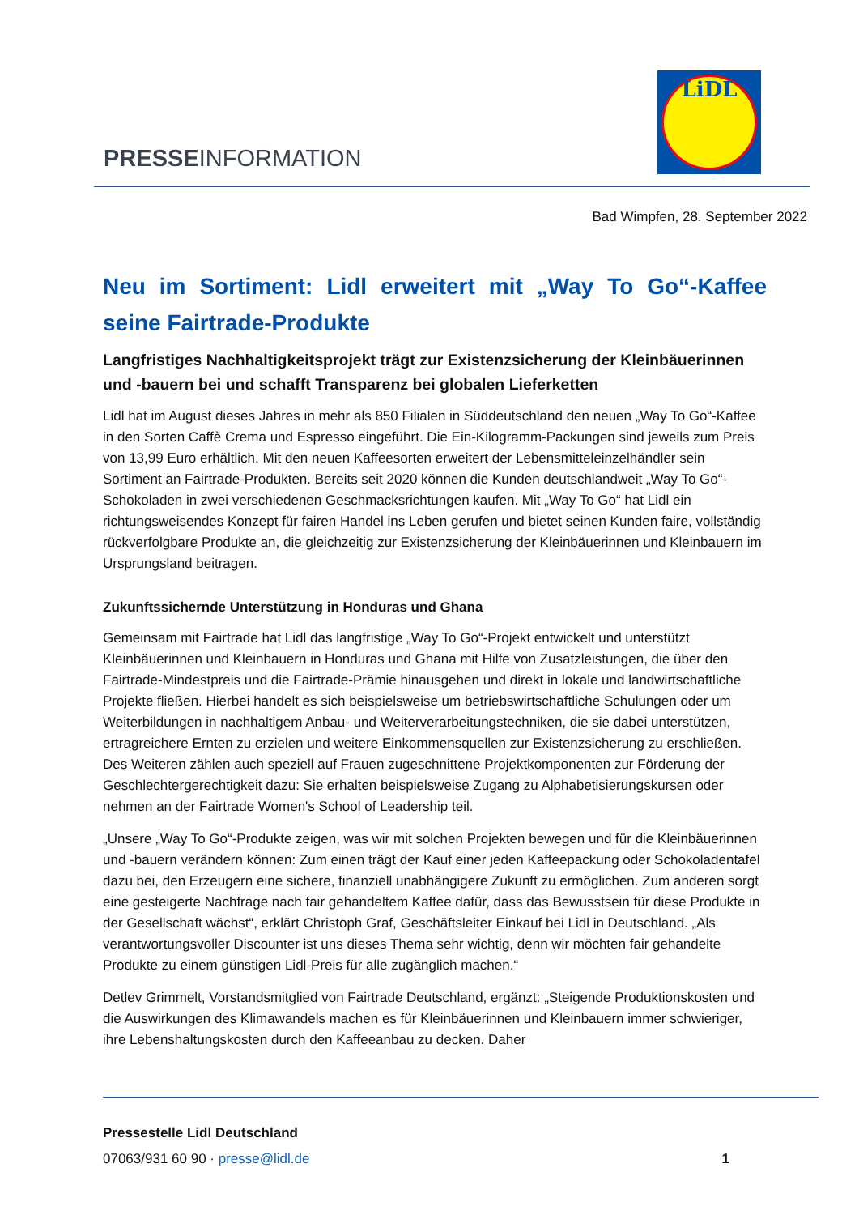PRESSEINFORMATION
LiDL
Bad Wimpfen, 28. September 2022
Neu im Sortiment: Lidl erweitert mit „Way To Go“-Kaffee seine Fairtrade-Produkte
Langfristiges Nachhaltigkeitsprojekt trägt zur Existenzsicherung der Kleinbäuerinnen und -bauern bei und schafft Transparenz bei globalen Lieferketten
Lidl hat im August dieses Jahres in mehr als 850 Filialen in Süddeutschland den neuen „Way To Go“-Kaffee in den Sorten Caffè Crema und Espresso eingeführt. Die Ein-Kilogramm-Packungen sind jeweils zum Preis von 13,99 Euro erhältlich. Mit den neuen Kaffeesorten erweitert der Lebensmitteleinzelhändler sein Sortiment an Fairtrade-Produkten. Bereits seit 2020 können die Kunden deutschlandweit „Way To Go“-Schokoladen in zwei verschiedenen Geschmacksrichtungen kaufen. Mit „Way To Go“ hat Lidl ein richtungsweisendes Konzept für fairen Handel ins Leben gerufen und bietet seinen Kunden faire, vollständig rückverfolgbare Produkte an, die gleichzeitig zur Existenzsicherung der Kleinbäuerinnen und Kleinbauern im Ursprungsland beitragen.
Zukunftssichernde Unterstützung in Honduras und Ghana
Gemeinsam mit Fairtrade hat Lidl das langfristige „Way To Go“-Projekt entwickelt und unterstützt Kleinbäuerinnen und Kleinbauern in Honduras und Ghana mit Hilfe von Zusatzleistungen, die über den Fairtrade-Mindestpreis und die Fairtrade-Prämie hinausgehen und direkt in lokale und landwirtschaftliche Projekte fließen. Hierbei handelt es sich beispielsweise um betriebswirtschaftliche Schulungen oder um Weiterbildungen in nachhaltigem Anbau- und Weiterverarbeitungstechniken, die sie dabei unterstützen, ertragreichere Ernten zu erzielen und weitere Einkommensquellen zur Existenzsicherung zu erschließen. Des Weiteren zählen auch speziell auf Frauen zugeschnittene Projektkomponenten zur Förderung der Geschlechtergerechtigkeit dazu: Sie erhalten beispielsweise Zugang zu Alphabetisierungskursen oder nehmen an der Fairtrade Women's School of Leadership teil.
„Unsere „Way To Go“-Produkte zeigen, was wir mit solchen Projekten bewegen und für die Kleinbäuerinnen und -bauern verändern können: Zum einen trägt der Kauf einer jeden Kaffeepackung oder Schokoladentafel dazu bei, den Erzeugern eine sichere, finanziell unabhängigere Zukunft zu ermöglichen. Zum anderen sorgt eine gesteigerte Nachfrage nach fair gehandeltem Kaffee dafür, dass das Bewusstsein für diese Produkte in der Gesellschaft wächst“, erklärt Christoph Graf, Geschäftsleiter Einkauf bei Lidl in Deutschland. „Als verantwortungsvoller Discounter ist uns dieses Thema sehr wichtig, denn wir möchten fair gehandelte Produkte zu einem günstigen Lidl-Preis für alle zugänglich machen.“
Detlev Grimmelt, Vorstandsmitglied von Fairtrade Deutschland, ergänzt: „Steigende Produktionskosten und die Auswirkungen des Klimawandels machen es für Kleinbäuerinnen und Kleinbauern immer schwieriger, ihre Lebenshaltungskosten durch den Kaffeeanbau zu decken. Daher
Pressestelle Lidl Deutschland
07063/931 60 90 · presse@lidl.de 1